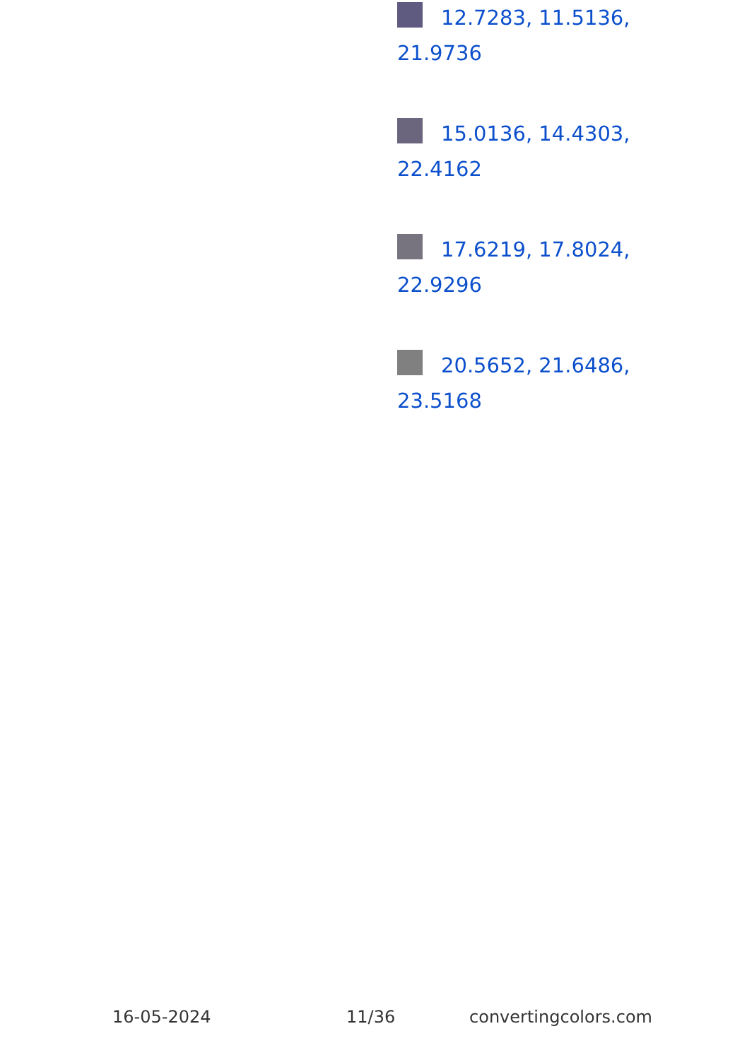12.7283, 11.5136, 21.9736
15.0136, 14.4303, 22.4162
17.6219, 17.8024, 22.9296
20.5652, 21.6486, 23.5168
16-05-2024 11/36 convertingcolors.com